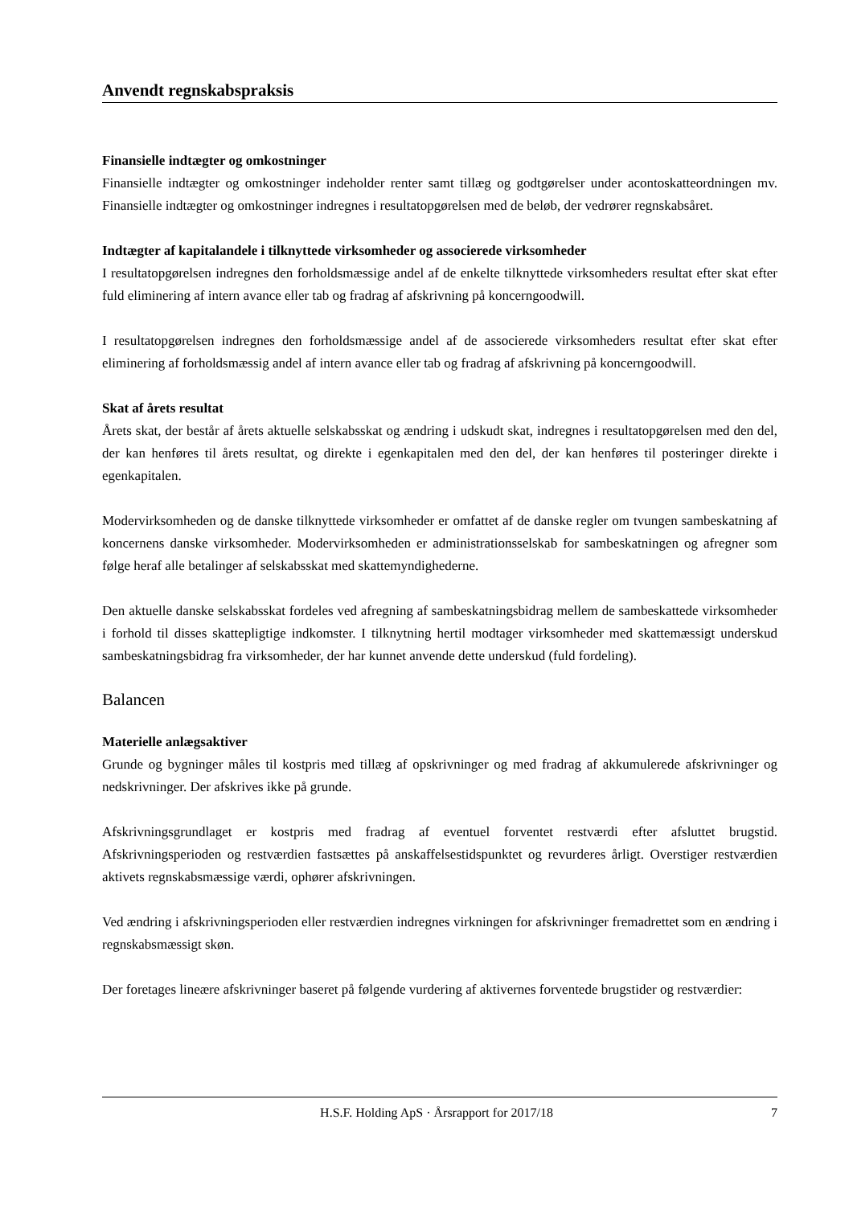Anvendt regnskabspraksis
Finansielle indtægter og omkostninger
Finansielle indtægter og omkostninger indeholder renter samt tillæg og godtgørelser under acontoskatteordningen mv. Finansielle indtægter og omkostninger indregnes i resultatopgørelsen med de beløb, der vedrører regnskabsåret.
Indtægter af kapitalandele i tilknyttede virksomheder og associerede virksomheder
I resultatopgørelsen indregnes den forholdsmæssige andel af de enkelte tilknyttede virksomheders resultat efter skat efter fuld eliminering af intern avance eller tab og fradrag af afskrivning på koncerngoodwill.
I resultatopgørelsen indregnes den forholdsmæssige andel af de associerede virksomheders resultat efter skat efter eliminering af forholdsmæssig andel af intern avance eller tab og fradrag af afskrivning på koncerngoodwill.
Skat af årets resultat
Årets skat, der består af årets aktuelle selskabsskat og ændring i udskudt skat, indregnes i resultatopgørelsen med den del, der kan henføres til årets resultat, og direkte i egenkapitalen med den del, der kan henføres til posteringer direkte i egenkapitalen.
Modervirksomheden og de danske tilknyttede virksomheder er omfattet af de danske regler om tvungen sambeskatning af koncernens danske virksomheder. Modervirksomheden er administrationsselskab for sambeskatningen og afregner som følge heraf alle betalinger af selskabsskat med skattemyndighederne.
Den aktuelle danske selskabsskat fordeles ved afregning af sambeskatningsbidrag mellem de sambeskattede virksomheder i forhold til disses skattepligtige indkomster. I tilknytning hertil modtager virksomheder med skattemæssigt underskud sambeskatningsbidrag fra virksomheder, der har kunnet anvende dette underskud (fuld fordeling).
Balancen
Materielle anlægsaktiver
Grunde og bygninger måles til kostpris med tillæg af opskrivninger og med fradrag af akkumulerede afskrivninger og nedskrivninger. Der afskrives ikke på grunde.
Afskrivningsgrundlaget er kostpris med fradrag af eventuel forventet restværdi efter afsluttet brugstid. Afskrivningsperioden og restværdien fastsættes på anskaffelsestidspunktet og revurderes årligt. Overstiger restværdien aktivets regnskabsmæssige værdi, ophører afskrivningen.
Ved ændring i afskrivningsperioden eller restværdien indregnes virkningen for afskrivninger fremadrettet som en ændring i regnskabsmæssigt skøn.
Der foretages lineære afskrivninger baseret på følgende vurdering af aktivernes forventede brugstider og restværdier:
H.S.F. Holding ApS · Årsrapport for 2017/18 7